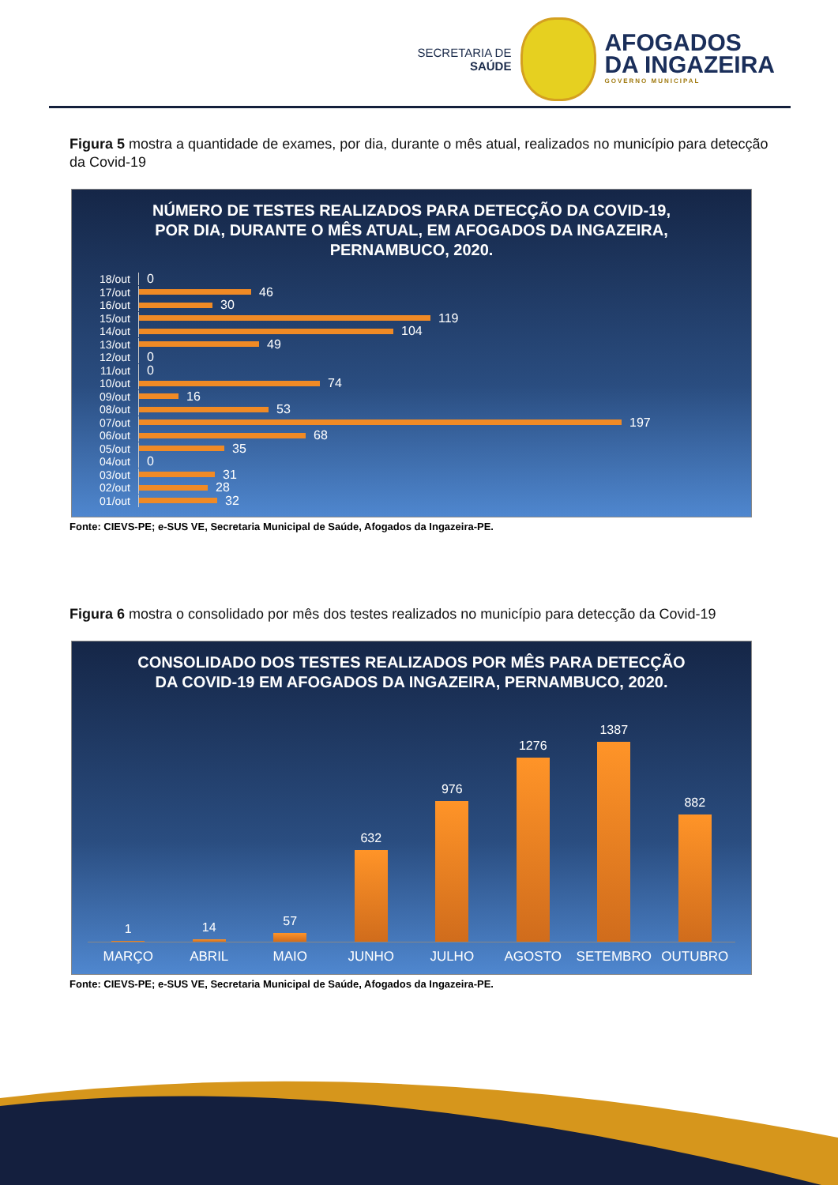SECRETARIA DE
SAÚDE
AFOGADOS
DA INGAZEIRA
GOVERNO MUNICIPAL
Figura 5 mostra a quantidade de exames, por dia, durante o mês atual, realizados no município para detecção da Covid-19
NÚMERO DE TESTES REALIZADOS PARA DETECÇÃO DA COVID-19, POR DIA, DURANTE O MÊS ATUAL, EM AFOGADOS DA INGAZEIRA, PERNAMBUCO, 2020.
18/out 0
17/out 46
16/out 30
15/out 119
14/out 104
13/out 49
12/out 0
11/out 0
10/out 74
09/out 16
08/out 53
07/out 197
06/out 68
05/out 35
04/out 0
03/out 31
02/out 28
01/out 32
Fonte: CIEVS-PE; e-SUS VE, Secretaria Municipal de Saúde, Afogados da Ingazeira-PE.
Figura 6 mostra o consolidado por mês dos testes realizados no município para detecção da Covid-19
CONSOLIDADO DOS TESTES REALIZADOS POR MÊS PARA DETECÇÃO DA COVID-19 EM AFOGADOS DA INGAZEIRA, PERNAMBUCO, 2020.
1
14
57
632
976
1276
1387
882
MARÇO ABRIL MAIO JUNHO JULHO AGOSTO SETEMBRO OUTUBRO
Fonte: CIEVS-PE; e-SUS VE, Secretaria Municipal de Saúde, Afogados da Ingazeira-PE.